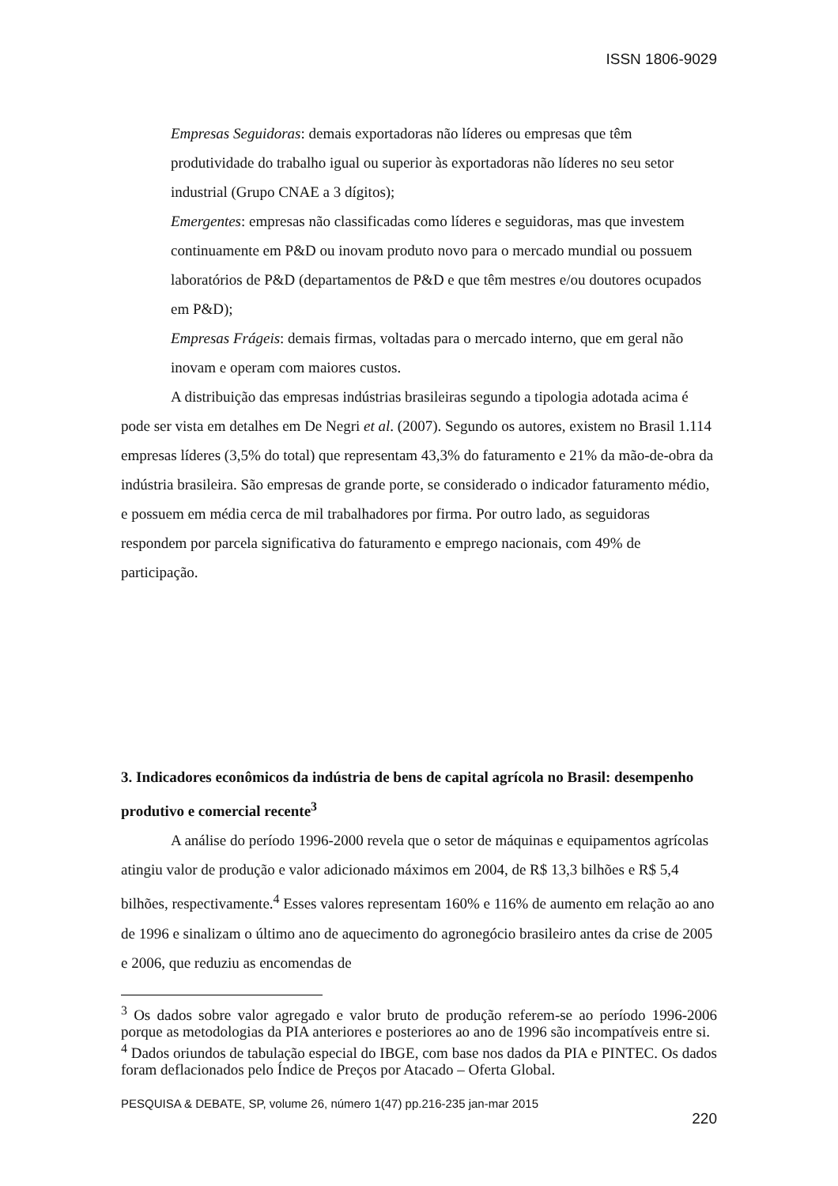ISSN 1806-9029
Empresas Seguidoras: demais exportadoras não líderes ou empresas que têm produtividade do trabalho igual ou superior às exportadoras não líderes no seu setor industrial (Grupo CNAE a 3 dígitos);
Emergentes: empresas não classificadas como líderes e seguidoras, mas que investem continuamente em P&D ou inovam produto novo para o mercado mundial ou possuem laboratórios de P&D (departamentos de P&D e que têm mestres e/ou doutores ocupados em P&D);
Empresas Frágeis: demais firmas, voltadas para o mercado interno, que em geral não inovam e operam com maiores custos.
A distribuição das empresas indústrias brasileiras segundo a tipologia adotada acima é pode ser vista em detalhes em De Negri et al. (2007). Segundo os autores, existem no Brasil 1.114 empresas líderes (3,5% do total) que representam 43,3% do faturamento e 21% da mão-de-obra da indústria brasileira. São empresas de grande porte, se considerado o indicador faturamento médio, e possuem em média cerca de mil trabalhadores por firma. Por outro lado, as seguidoras respondem por parcela significativa do faturamento e emprego nacionais, com 49% de participação.
3. Indicadores econômicos da indústria de bens de capital agrícola no Brasil: desempenho produtivo e comercial recente<sup>3</sup>
A análise do período 1996-2000 revela que o setor de máquinas e equipamentos agrícolas atingiu valor de produção e valor adicionado máximos em 2004, de R$ 13,3 bilhões e R$ 5,4 bilhões, respectivamente.<sup>4</sup> Esses valores representam 160% e 116% de aumento em relação ao ano de 1996 e sinalizam o último ano de aquecimento do agronegócio brasileiro antes da crise de 2005 e 2006, que reduziu as encomendas de
<sup>3</sup> Os dados sobre valor agregado e valor bruto de produção referem-se ao período 1996-2006 porque as metodologias da PIA anteriores e posteriores ao ano de 1996 são incompatíveis entre si.
<sup>4</sup> Dados oriundos de tabulação especial do IBGE, com base nos dados da PIA e PINTEC. Os dados foram deflacionados pelo Índice de Preços por Atacado – Oferta Global.
PESQUISA & DEBATE, SP, volume 26, número 1(47) pp.216-235 jan-mar 2015
220